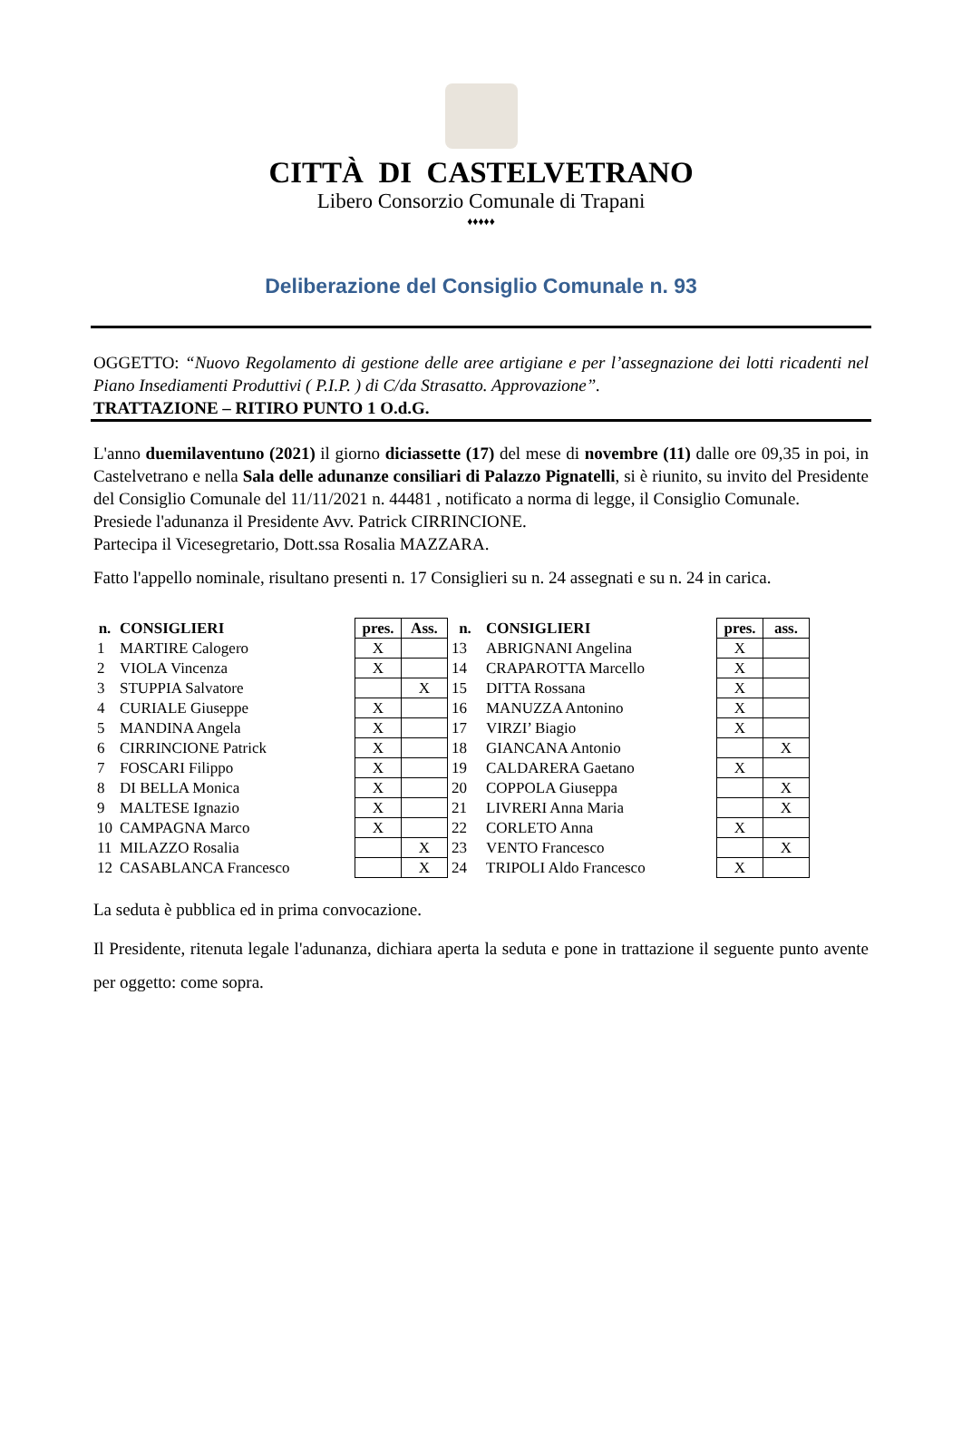CITTÀ DI CASTELVETRANO
Libero Consorzio Comunale di Trapani
♦♦♦♦♦
Deliberazione del Consiglio Comunale n. 93
OGGETTO: “Nuovo Regolamento di gestione delle aree artigiane e per l’assegnazione dei lotti ricadenti nel Piano Insediamenti Produttivi ( P.I.P. ) di C/da Strasatto. Approvazione”.
TRATTAZIONE – RITIRO PUNTO 1 O.d.G.
L'anno duemilaventuno (2021) il giorno diciassette (17) del mese di novembre (11) dalle ore 09,35 in poi, in Castelvetrano e nella Sala delle adunanze consiliari di Palazzo Pignatelli, si è riunito, su invito del Presidente del Consiglio Comunale del 11/11/2021 n. 44481 , notificato a norma di legge, il Consiglio Comunale.
Presiede l'adunanza il Presidente Avv. Patrick CIRRINCIONE.
Partecipa il Vicesegretario, Dott.ssa Rosalia MAZZARA.
Fatto l'appello nominale, risultano presenti n. 17 Consiglieri su n. 24 assegnati e su n. 24 in carica.
| n. | CONSIGLIERI | pres. | Ass. | n. | CONSIGLIERI | pres. | ass. |
| --- | --- | --- | --- | --- | --- | --- | --- |
| 1 | MARTIRE Calogero | X | | 13 | ABRIGNANI Angelina | X | |
| 2 | VIOLA Vincenza | X | | 14 | CRAPAROTTA Marcello | X | |
| 3 | STUPPIA Salvatore | | X | 15 | DITTA Rossana | X | |
| 4 | CURIALE Giuseppe | X | | 16 | MANUZZA Antonino | X | |
| 5 | MANDINA Angela | X | | 17 | VIRZI’ Biagio | X | |
| 6 | CIRRINCIONE Patrick | X | | 18 | GIANCANA Antonio | | X |
| 7 | FOSCARI Filippo | X | | 19 | CALDARERA Gaetano | X | |
| 8 | DI BELLA Monica | X | | 20 | COPPOLA Giuseppa | | X |
| 9 | MALTESE Ignazio | X | | 21 | LIVRERI Anna Maria | | X |
| 10 | CAMPAGNA Marco | X | | 22 | CORLETO Anna | X | |
| 11 | MILAZZO Rosalia | | X | 23 | VENTO Francesco | | X |
| 12 | CASABLANCA Francesco | | X | 24 | TRIPOLI Aldo Francesco | X | |
La seduta è pubblica ed in prima convocazione.
Il Presidente, ritenuta legale l'adunanza, dichiara aperta la seduta e pone in trattazione il seguente punto avente per oggetto: come sopra.